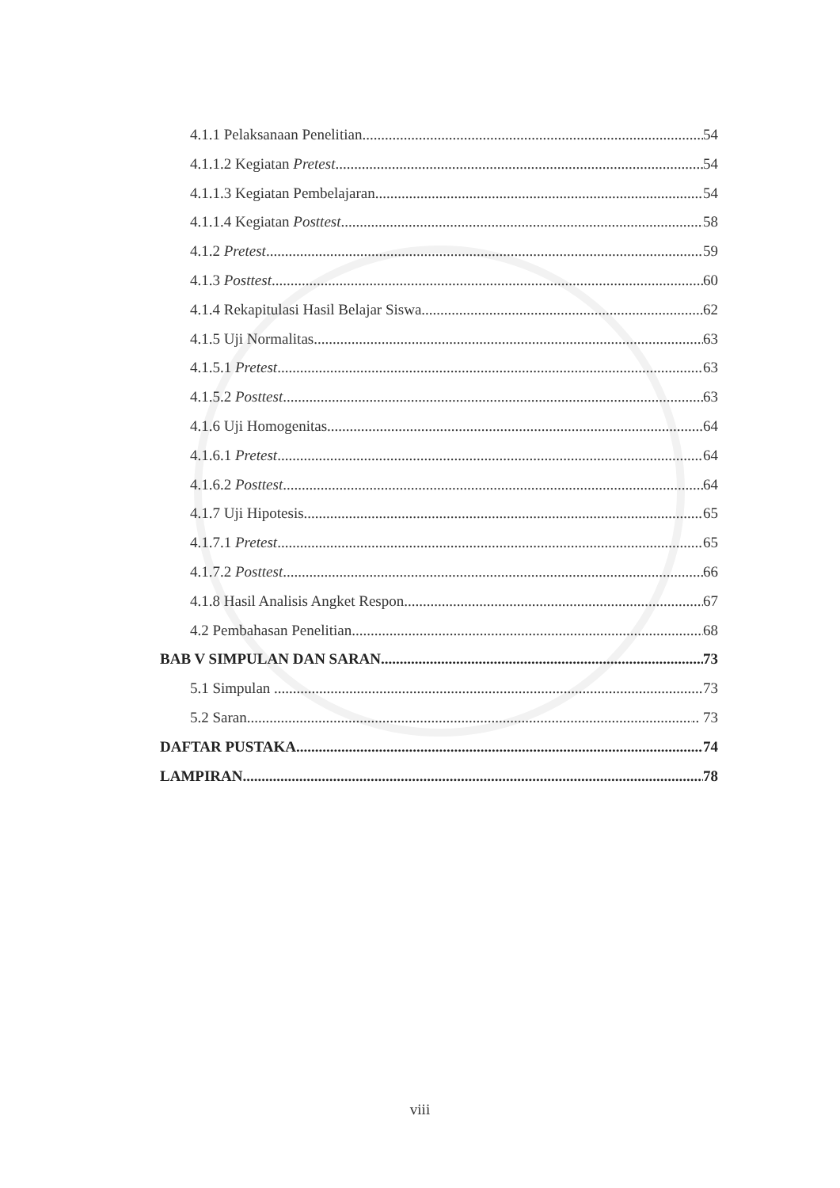4.1.1 Pelaksanaan Penelitian 54
4.1.1.2 Kegiatan Pretest 54
4.1.1.3 Kegiatan Pembelajaran 54
4.1.1.4 Kegiatan Posttest 58
4.1.2 Pretest 59
4.1.3 Posttest 60
4.1.4 Rekapitulasi Hasil Belajar Siswa 62
4.1.5 Uji Normalitas 63
4.1.5.1 Pretest 63
4.1.5.2 Posttest 63
4.1.6 Uji Homogenitas 64
4.1.6.1 Pretest 64
4.1.6.2 Posttest 64
4.1.7 Uji Hipotesis 65
4.1.7.1 Pretest 65
4.1.7.2 Posttest 66
4.1.8 Hasil Analisis Angket Respon 67
4.2 Pembahasan Penelitian 68
BAB V SIMPULAN DAN SARAN 73
5.1 Simpulan .... 73
5.2 Saran .. 73
DAFTAR PUSTAKA 74
LAMPIRAN 78
viii